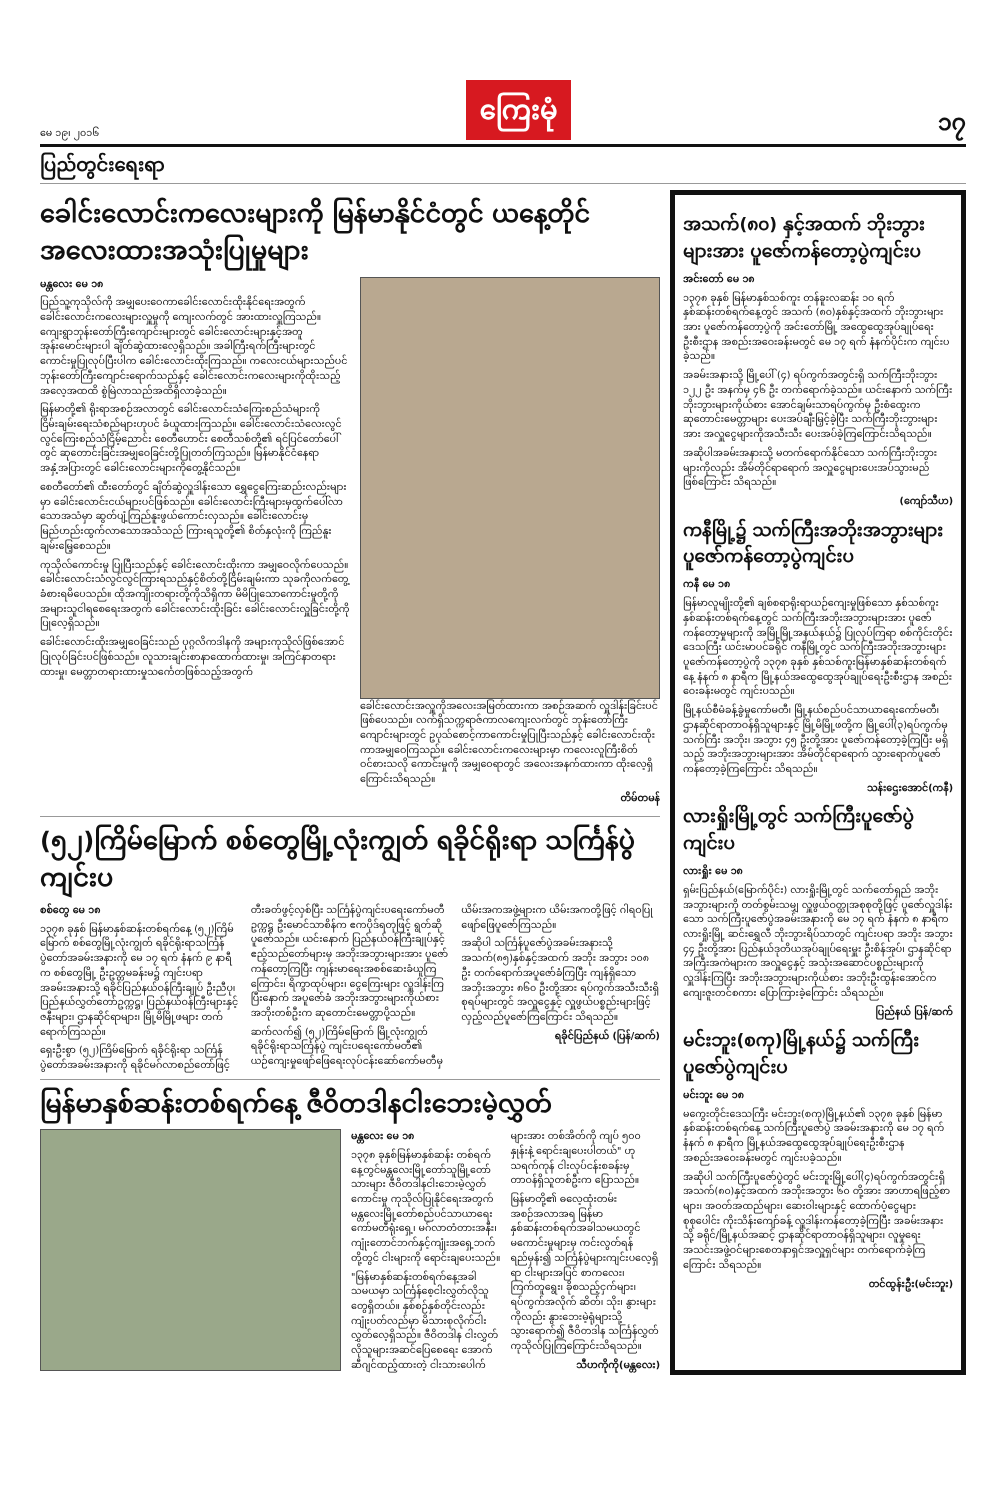မေ ၁၉၊ ၂၀၁၆
ကြေးမုံ
၁၇
ပြည်တွင်းရေးရာ
ခေါင်းလောင်းကလေးများကို မြန်မာနိုင်ငံတွင် ယနေ့တိုင်အလေးထားအသုံးပြုမှုများ
မန္တလေး မေ ၁၈
ပြည်သူ့ကုသိုလ်ကို အမျှပေးဝေကာခေါင်းလောင်းထိုးနိုင်ရေးအတွက် ခေါင်းလောင်းကလေးများလှူမှုကို ကျေးလက်တွင် အားထားလှူကြသည်။ ကျေးရွာဘုန်းတော်ကြီးကျောင်းများတွင် ခေါင်းလောင်းများနှင့်အတူ အုန်းမောင်းများပါ ချိတ်ဆွဲထားလေ့ရှိသည်။ အခါကြီးရက်ကြီးများတွင် ကောင်းမှုပြုလုပ်ပြီးပါက ခေါင်းလောင်းထိုးကြသည်။ ကလေးငယ်များသည်ပင် ဘုန်းတော်ကြီးကျောင်းရောက်သည်နှင့် ခေါင်းလောင်းကလေးများကိုထိုးသည့်အလေ့အထထိ စွဲမြဲလာသည်အထိရှိလာခဲ့သည်။
မြန်မာတို့၏ ရိုးရာအစဉ်အလာတွင် ခေါင်းလောင်းသံကြေးစည်သံများကို ငြိမ်းချမ်းရေးသံစည်များဟုပင် ခံယူထားကြသည်။ ခေါင်းလောင်းသံလေးလွင်လွင်ကြေးစည်သံငြိမ့်ညောင်း စေတီဟောင်း စေတီသစ်တို့၏ ရင်ပြင်တော်ပေါ်တွင် ဆုတောင်းခြင်းအမျှဝေခြင်းတို့ပြုတတ်ကြသည်။ မြန်မာနိုင်ငံနေရာ အနှံ့အပြားတွင် ခေါင်းလောင်းများကိုတွေ့နိုင်သည်။
စေတီတော်၏ ထီးတော်တွင် ချိတ်ဆွဲလှူဒါန်းသော ရွှေငွေကြေးဆည်းလည်းများမှာ ခေါင်းလောင်းငယ်များပင်ဖြစ်သည်။ ခေါင်းလောင်းကြီးများမှထွက်ပေါ်လာသောအသံမှာ ဆွတ်ပျံ့ကြည်နူးဖွယ်ကောင်းလှသည်။ ခေါင်းလောင်းမှ မြည်ဟည်းထွက်လာသောအသံသည် ကြားရသူတို့၏ စိတ်နှလုံးကို ကြည်နူးချမ်းမြေ့စေသည်။
ကုသိုလ်ကောင်းမှု ပြုပြီးသည်နှင့် ခေါင်းလောင်းထိုးကာ အမျှဝေလိုက်ပေသည်။ ခေါင်းလောင်းသံလွင်လွင်ကြားရသည်နှင့်စိတ်တို့ငြိမ်းချမ်းကာ သုခကိုလက်တွေ့ခံစားရမိပေသည်။ ထိုအကျိုးတရားတို့ကိုသိရှိကာ မိမိပြုသောကောင်းမှုတို့ကိုအများသူငါရစေရေးအတွက် ခေါင်းလောင်းထိုးခြင်း ခေါင်းလောင်းလှူခြင်းတို့ကိုပြုလေ့ရှိသည်။
ခေါင်းလောင်းထိုးအမျှဝေခြင်းသည် ပုဂ္ဂလိကဒါနကို အများကုသိုလ်ဖြစ်အောင်ပြုလုပ်ခြင်းပင်ဖြစ်သည်။ လူသားချင်းစာနာထောက်ထားမှု၊ အကြင်နာတရားထားမှု၊ မေတ္တာတရားထားမှုသင်္ကေတဖြစ်သည့်အတွက်
ခေါင်းလောင်းအလှူကိုအလေးအမြတ်ထားကာ အစဉ်အဆက် လှူဒါန်းခြင်းပင်ဖြစ်ပေသည်။ လက်ရှိသက္ကရာဇ်ကာလကျေးလက်တွင် ဘုန်းတော်ကြီးကျောင်းများတွင် ဥပုသ်စောင့်ကာကောင်းမှုပြုပြီးသည်နှင့် ခေါင်းလောင်းထိုးကာအမျှဝေကြသည်။ ခေါင်းလောင်းကလေးများမှာ ကလေးလူကြီးစိတ်ဝင်စားသလို ကောင်းမှုကို အမျှဝေရာတွင် အလေးအနက်ထားကာ ထိုးလေ့ရှိကြောင်းသိရသည်။
တိမ်တမန်
(၅၂)ကြိမ်မြောက် စစ်တွေမြို့လုံးကျွတ် ရခိုင်ရိုးရာ သင်္ကြန်ပွဲကျင်းပ
စစ်တွေ မေ ၁၈
၁၃၇၈ ခုနှစ် မြန်မာနှစ်ဆန်းတစ်ရက်နေ့ (၅၂)ကြိမ်မြောက် စစ်တွေမြို့လုံးကျွတ် ရခိုင်ရိုးရာသင်္ကြန်ပွဲတော်အခမ်းအနားကို မေ ၁၇ ရက် နံနက် ၉ နာရီက စစ်တွေမြို့ ဦးဥတ္တမခန်းမ၌ ကျင်းပရာ အခမ်းအနားသို့ ရခိုင်ပြည်နယ်ဝန်ကြီးချုပ် ဦးညီပု၊ ပြည်နယ်လွှတ်တော်ဥက္ကဋ္ဌ၊ ပြည်နယ်ဝန်ကြီးများနှင့်ဇနီးများ၊ ဌာနဆိုင်ရာများ၊ မြို့မိမြို့ဖများ တက်ရောက်ကြသည်။
ရှေးဦးစွာ (၅၂)ကြိမ်မြောက် ရခိုင်ရိုးရာ သင်္ကြန်ပွဲတော်အခမ်းအနားကို ရခိုင်မဂ်လာစည်တော်ဖြင့် တီးခတ်ဖွင့်လှစ်ပြီး သင်္ကြန်ပွဲကျင်းပရေးကော်မတီဥက္ကဋ္ဌ ဦးမောင်သာစိန်က ဧကပိုဒ်ရတုဖြင့် ရွတ်ဆိုပူဇော်သည်။ ယင်းနောက် ပြည်နယ်ဝန်ကြီးချုပ်နှင့် ဧည့်သည်တော်များမှ အဘိုးအဘွားများအား ပူဇော်ကန်တော့ကြပြီး ကျန်းမာရေးအစစ်ဆေးခံယူကြကြောင်း၊ ရိက္ခာထုပ်များ၊ ငွေကြေးများ လှူဒါန်းကြပြီးနောက် အပူဇော်ခံ အဘိုးအဘွားများကိုယ်စား အဘိုးတစ်ဦးက ဆုတောင်းမေတ္တာပို့သည်။
ဆက်လက်၍ (၅၂)ကြိမ်မြောက် မြို့လုံးကျွတ် ရခိုင်ရိုးရာသင်္ကြန်ပွဲ ကျင်းပရေးကော်မတီ၏ ယဉ်ကျေးမှုဖျော်ဖြေရေးလုပ်ငန်းဆော်ကော်မတီမှ ယိမ်းအကအဖွဲ့များက ယိမ်းအကတို့ဖြင့် ဂါရဝပြုဖျော်ဖြေပူဇော်ကြသည်။
အဆိုပါ သင်္ကြန်ပူဇော်ပွဲအခမ်းအနားသို့ အသက်(၈၅)နှစ်နှင့်အထက် အဘိုး အဘွား ၁၀၈ ဦး တက်ရောက်အပူဇော်ခံကြပြီး ကျန်ရှိသော အဘိုးအဘွား ၈၆၀ ဦးတို့အား ရပ်ကွက်အသီးသီးရှိ စုရပ်များတွင် အလှူငွေနှင့် လှူဖွယ်ပစ္စည်းများဖြင့် လှည့်လည်ပူဇော်ကြကြောင်း သိရသည်။
ရခိုင်ပြည်နယ် (ပြန်/ဆက်)
မြန်မာနှစ်ဆန်းတစ်ရက်နေ့ ဇီဝိတဒါနငါးဘေးမဲ့လွှတ်
မန္တလေး မေ ၁၈
၁၃၇၈ ခုနှစ်မြန်မာနှစ်ဆန်း တစ်ရက်နေ့တွင်မန္တလေးမြို့တော်သူမြို့တော်သားများ ဇီဝိတဒါနငါးဘေးမဲ့လွှတ်ကောင်းမှု ကုသိုလ်ပြုနိုင်ရေးအတွက် မန္တလေးမြို့တော်စည်ပင်သာယာရေးကော်မတီရုံးရှေ့၊ မဂ်လာတံတားအနီး၊ ကျုံးတောင်ဘက်နှင့်ကျုံးအရှေ့ဘက်တို့တွင် ငါးများကို ရောင်းချပေးသည်။
"မြန်မာနှစ်ဆန်းတစ်ရက်နေ့အခါသမယမှာ သင်္ကြန်စေ့ငါးလွှတ်လိုသူတွေရှိတယ်။ နှစ်စဉ်နှစ်တိုင်းလည်း ကျုံးပတ်လည်မှာ မိသားစုလိုက်ငါးလွှတ်လေ့ရှိသည်။ ဇီဝိတဒါန ငါးလွှတ် လိုသူများအဆင်ပြေစေရေး အောက်ဆီဂျင်ထည့်ထားတဲ့ ငါးသားပေါက် များအား တစ်အိတ်ကို ကျပ် ၅၀၀ နှုန်းနဲ့ ရောင်းချပေးပါတယ်" ဟု သရက်ကုန် ငါးလုပ်ငန်းစခန်းမှ တာဝန်ရှိသူတစ်ဦးက ပြောသည်။
မြန်မာတို့၏ ဓလေ့ထုံးတမ်းအစဉ်အလာအရ မြန်မာနှစ်ဆန်းတစ်ရက်အခါသမယတွင် မကောင်းမှုများမှ ကင်းလွတ်ရန်ရည်မှန်း၍ သင်္ကြန်ပွဲများကျင်းပလေ့ရှိရာ ငါးများအပြင် စာကလေး၊ ကြက်တူရွေး၊ ခိုစသည့်ငှက်များ၊ ရပ်ကွက်အလိုက် ဆိတ်၊ သိုး၊ နွားများကိုလည်း နွားဘေးမဲ့ရုံများသို့ သွားရောက်၍ ဇီဝိတဒါန သင်္ကြန်လွှတ် ကုသိုလ်ပြုကြကြောင်းသိရသည်။
သီဟကိုကို(မန္တလေး)
အသက်(၈၀) နှင့်အထက် ဘိုးဘွားများအား ပူဇော်ကန်တော့ပွဲကျင်းပ
အင်းတော် မေ ၁၈
၁၃၇၈ ခုနှစ် မြန်မာနှစ်သစ်ကူး တန်ခူးလဆန်း ၁၀ ရက် နှစ်ဆန်းတစ်ရက်နေ့တွင် အသက် (၈၀)နှစ်နှင့်အထက် ဘိုးဘွားများအား ပူဇော်ကန်တော့ပွဲကို အင်းတော်မြို့ အထွေထွေအုပ်ချုပ်ရေးဦးစီးဌာန အစည်းအဝေးခန်းမတွင် မေ ၁၇ ရက် နံနက်ပိုင်းက ကျင်းပခဲ့သည်။
အခမ်းအနားသို့ မြို့ပေါ် (၄) ရပ်ကွက်အတွင်းရှိ သက်ကြီးဘိုးဘွား ၁၂၂ ဦး အနက်မှ ၄၆ ဦး တက်ရောက်ခဲ့သည်။ ယင်းနောက် သက်ကြီးဘိုးဘွားများကိုယ်စား အောင်ချမ်းသာရပ်ကွက်မှ ဦးစံထွေးက ဆုတောင်းမေတ္တာများ ပေးအပ်ချီးမြှင့်ခဲ့ပြီး သက်ကြီးဘိုးဘွားများအား အလှူငွေများကိုအသီးသီး ပေးအပ်ခဲ့ကြကြောင်းသိရသည်။
အဆိုပါအခမ်းအနားသို့ မတက်ရောက်နိုင်သော သက်ကြီးဘိုးဘွားများကိုလည်း အိမ်တိုင်ရာရောက် အလှူငွေများပေးအပ်သွားမည်ဖြစ်ကြောင်း သိရသည်။
(ကျော်သီဟ)
ကနီမြို့၌ သက်ကြီးအဘိုးအဘွားများ ပူဇော်ကန်တော့ပွဲကျင်းပ
ကနီ မေ ၁၈
မြန်မာလူမျိုးတို့၏ ချစ်စရာရိုးရာယဉ်ကျေးမှုဖြစ်သော နှစ်သစ်ကူးနှစ်ဆန်းတစ်ရက်နေ့တွင် သက်ကြီးအဘိုးအဘွားများအား ပူဇော်ကန်တော့မှုများကို အမြို့မြို့အနယ်နယ်၌ ပြုလုပ်ကြရာ စစ်ကိုင်းတိုင်းဒေသကြီး ယင်းမာပင်ခရိုင် ကနီမြို့တွင် သက်ကြီးအဘိုးအဘွားများ ပူဇော်ကန်တော့ပွဲကို ၁၃၇၈ ခုနှစ် နှစ်သစ်ကူးမြန်မာနှစ်ဆန်းတစ်ရက်နေ့ နံနက် ၈ နာရီက မြို့နယ်အထွေထွေအုပ်ချုပ်ရေးဦးစီးဌာန အစည်းဝေးခန်းမတွင် ကျင်းပသည်။
မြို့နယ်စီမံခန့်ခွဲမှုကော်မတီ၊ မြို့နယ်စည်ပင်သာယာရေးကော်မတီ၊ ဌာနဆိုင်ရာတာဝန်ရှိသူများနှင့် မြို့မိမြို့ဖတို့က မြို့ပေါ်(၃)ရပ်ကွက်မှ သက်ကြီး အဘိုး၊ အဘွား ၄၅ ဦးတို့အား ပူဇော်ကန်တော့ခဲ့ကြပြီး မရှိသည့် အဘိုးအဘွားများအား အိမ်တိုင်ရာရောက် သွားရောက်ပူဇော်ကန်တော့ခဲ့ကြကြောင်း သိရသည်။
သန်းဌေးအောင်(ကနီ)
လားရှိုးမြို့တွင် သက်ကြီးပူဇော်ပွဲကျင်းပ
လားရှိုး မေ ၁၈
ရှမ်းပြည်နယ်(မြောက်ပိုင်း) လားရှိုးမြို့တွင် သက်တော်ရှည် အဘိုး အဘွားများကို တတ်စွမ်းသမျှ လှူဖွယ်ဝတ္ထုအစုစုတို့ဖြင့် ပူဇော်လှူဒါန်းသော သက်ကြီးပူဇော်ပွဲအခမ်းအနားကို မေ ၁၇ ရက် နံနက် ၈ နာရီက လားရှိုးမြို့ ဆင်းရွှေလီ ဘိုးဘွားရိပ်သာတွင် ကျင်းပရာ အဘိုး အဘွား ၄၄ ဦးတို့အား ပြည်နယ်ဒုတိယအုပ်ချုပ်ရေးမှူး ဦးစိန်အုပ်၊ ဌာနဆိုင်ရာ အကြီးအကဲများက အလှူငွေနှင့် အသုံးအဆောင်ပစ္စည်းများကို လှူဒါန်းကြပြီး အဘိုးအဘွားများကိုယ်စား အဘိုးဦးထွန်းအောင်က ကျေးဇူးတင်စကား ပြောကြားခဲ့ကြောင်း သိရသည်။
ပြည်နယ် ပြန်/ဆက်
မင်းဘူး(စကု)မြို့နယ်၌ သက်ကြီးပူဇော်ပွဲကျင်းပ
မင်းဘူး မေ ၁၈
မကွေးတိုင်းဒေသကြီး မင်းဘူး(စကု)မြို့နယ်၏ ၁၃၇၈ ခုနှစ် မြန်မာနှစ်ဆန်းတစ်ရက်နေ့ သက်ကြီးပူဇော်ပွဲ အခမ်းအနားကို မေ ၁၇ ရက် နံနက် ၈ နာရီက မြို့နယ်အထွေထွေအုပ်ချုပ်ရေးဦးစီးဌာန အစည်းအဝေးခန်းမတွင် ကျင်းပခဲ့သည်။
အဆိုပါ သက်ကြီးပူဇော်ပွဲတွင် မင်းဘူးမြို့ပေါ်(၄)ရပ်ကွက်အတွင်းရှိ အသက်(၈၀)နှင့်အထက် အဘိုးအဘွား ၆၀ တို့အား အာဟာရဖြည့်စာများ၊ အဝတ်အထည်များ၊ ဆေးဝါးများနှင့် ထောက်ပံ့ငွေများ စုစုပေါင်း ကိုးသိန်းကျော်ခန့် လှူဒါန်းကန်တော့ခဲ့ကြပြီး အခမ်းအနားသို့ ခရိုင်/မြို့နယ်အဆင့် ဌာနဆိုင်ရာတာဝန်ရှိသူများ၊ လူမှုရေးအသင်းအဖွဲ့ဝင်များစေတနာရှင်အလှူရှင်များ တက်ရောက်ခဲ့ကြကြောင်း သိရသည်။
တင်ထွန်းဦး(မင်းဘူး)